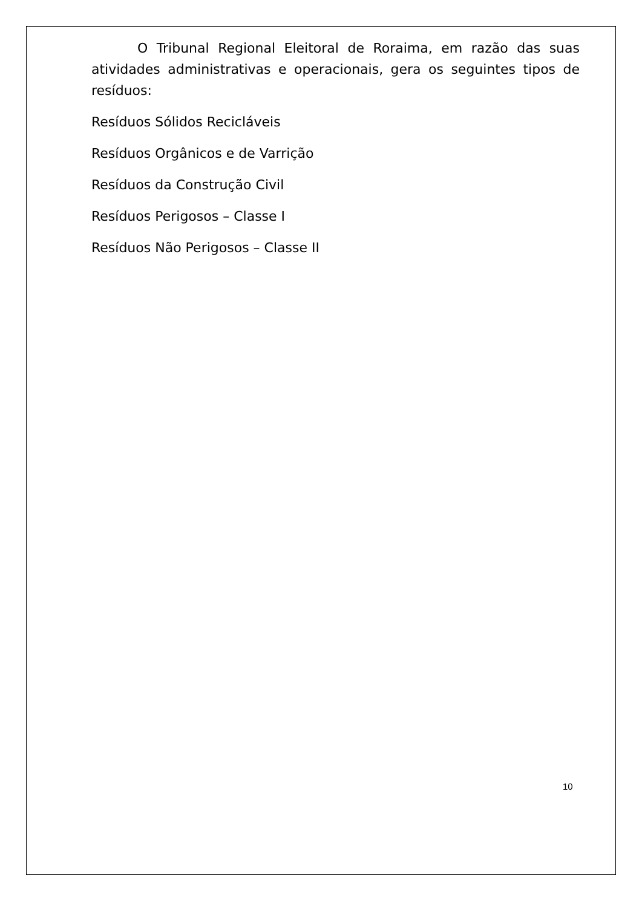O Tribunal Regional Eleitoral de Roraima, em razão das suas atividades administrativas e operacionais, gera os seguintes tipos de resíduos:
Resíduos Sólidos Recicláveis
Resíduos Orgânicos e de Varrição
Resíduos da Construção Civil
Resíduos Perigosos – Classe I
Resíduos Não Perigosos – Classe II
10